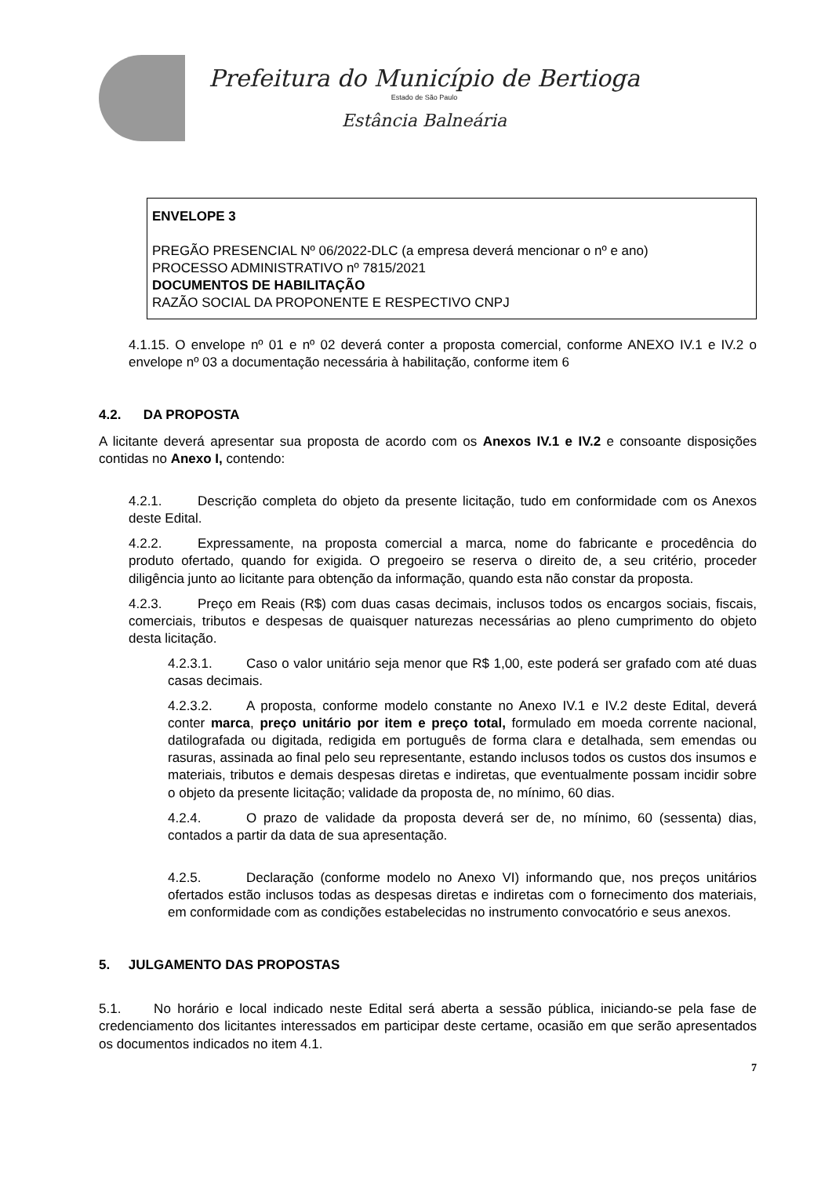Prefeitura do Município de Bertioga
Estado de São Paulo
Estância Balneária
ENVELOPE 3
PREGÃO PRESENCIAL Nº 06/2022-DLC (a empresa deverá mencionar o nº e ano)
PROCESSO ADMINISTRATIVO nº 7815/2021
DOCUMENTOS DE HABILITAÇÃO
RAZÃO SOCIAL DA PROPONENTE E RESPECTIVO CNPJ
4.1.15. O envelope nº 01 e nº 02 deverá conter a proposta comercial, conforme ANEXO IV.1 e IV.2 o envelope nº 03 a documentação necessária à habilitação, conforme item 6
4.2. DA PROPOSTA
A licitante deverá apresentar sua proposta de acordo com os Anexos IV.1 e IV.2 e consoante disposições contidas no Anexo I, contendo:
4.2.1. Descrição completa do objeto da presente licitação, tudo em conformidade com os Anexos deste Edital.
4.2.2. Expressamente, na proposta comercial a marca, nome do fabricante e procedência do produto ofertado, quando for exigida. O pregoeiro se reserva o direito de, a seu critério, proceder diligência junto ao licitante para obtenção da informação, quando esta não constar da proposta.
4.2.3. Preço em Reais (R$) com duas casas decimais, inclusos todos os encargos sociais, fiscais, comerciais, tributos e despesas de quaisquer naturezas necessárias ao pleno cumprimento do objeto desta licitação.
4.2.3.1. Caso o valor unitário seja menor que R$ 1,00, este poderá ser grafado com até duas casas decimais.
4.2.3.2. A proposta, conforme modelo constante no Anexo IV.1 e IV.2 deste Edital, deverá conter marca, preço unitário por item e preço total, formulado em moeda corrente nacional, datilografada ou digitada, redigida em português de forma clara e detalhada, sem emendas ou rasuras, assinada ao final pelo seu representante, estando inclusos todos os custos dos insumos e materiais, tributos e demais despesas diretas e indiretas, que eventualmente possam incidir sobre o objeto da presente licitação; validade da proposta de, no mínimo, 60 dias.
4.2.4. O prazo de validade da proposta deverá ser de, no mínimo, 60 (sessenta) dias, contados a partir da data de sua apresentação.
4.2.5. Declaração (conforme modelo no Anexo VI) informando que, nos preços unitários ofertados estão inclusos todas as despesas diretas e indiretas com o fornecimento dos materiais, em conformidade com as condições estabelecidas no instrumento convocatório e seus anexos.
5. JULGAMENTO DAS PROPOSTAS
5.1. No horário e local indicado neste Edital será aberta a sessão pública, iniciando-se pela fase de credenciamento dos licitantes interessados em participar deste certame, ocasião em que serão apresentados os documentos indicados no item 4.1.
7